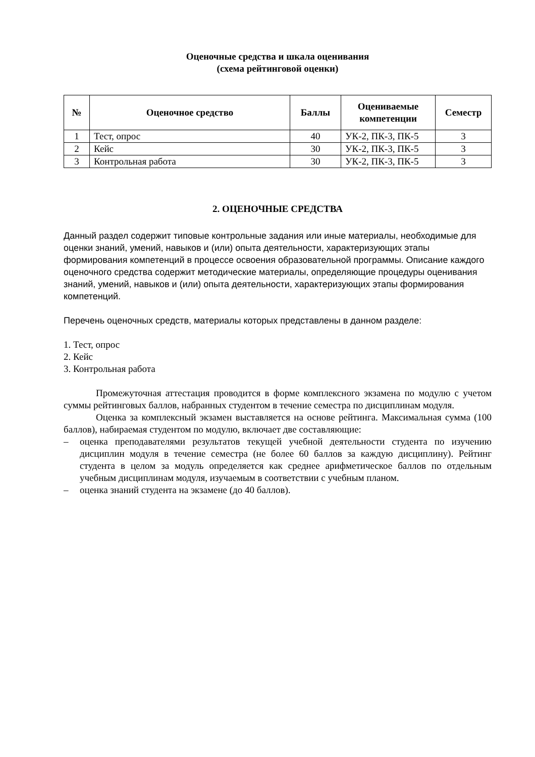Оценочные средства и шкала оценивания
(схема рейтинговой оценки)
| № | Оценочное средство | Баллы | Оцениваемые компетенции | Семестр |
| --- | --- | --- | --- | --- |
| 1 | Тест, опрос | 40 | УК-2, ПК-3, ПК-5 | 3 |
| 2 | Кейс | 30 | УК-2, ПК-3, ПК-5 | 3 |
| 3 | Контрольная работа | 30 | УК-2, ПК-3, ПК-5 | 3 |
2. ОЦЕНОЧНЫЕ СРЕДСТВА
Данный раздел содержит типовые контрольные задания или иные материалы, необходимые для оценки знаний, умений, навыков и (или) опыта деятельности, характеризующих этапы формирования компетенций в процессе освоения образовательной программы. Описание каждого оценочного средства содержит методические материалы, определяющие процедуры оценивания знаний, умений, навыков и (или) опыта деятельности, характеризующих этапы формирования компетенций.
Перечень оценочных средств, материалы которых представлены в данном разделе:
1. Тест, опрос
2. Кейс
3. Контрольная работа
Промежуточная аттестация проводится в форме комплексного экзамена по модулю с учетом суммы рейтинговых баллов, набранных студентом в течение семестра по дисциплинам модуля.
Оценка за комплексный экзамен выставляется на основе рейтинга. Максимальная сумма (100 баллов), набираемая студентом по модулю, включает две составляющие:
– оценка преподавателями результатов текущей учебной деятельности студента по изучению дисциплин модуля в течение семестра (не более 60 баллов за каждую дисциплину). Рейтинг студента в целом за модуль определяется как среднее арифметическое баллов по отдельным учебным дисциплинам модуля, изучаемым в соответствии с учебным планом.
– оценка знаний студента на экзамене (до 40 баллов).